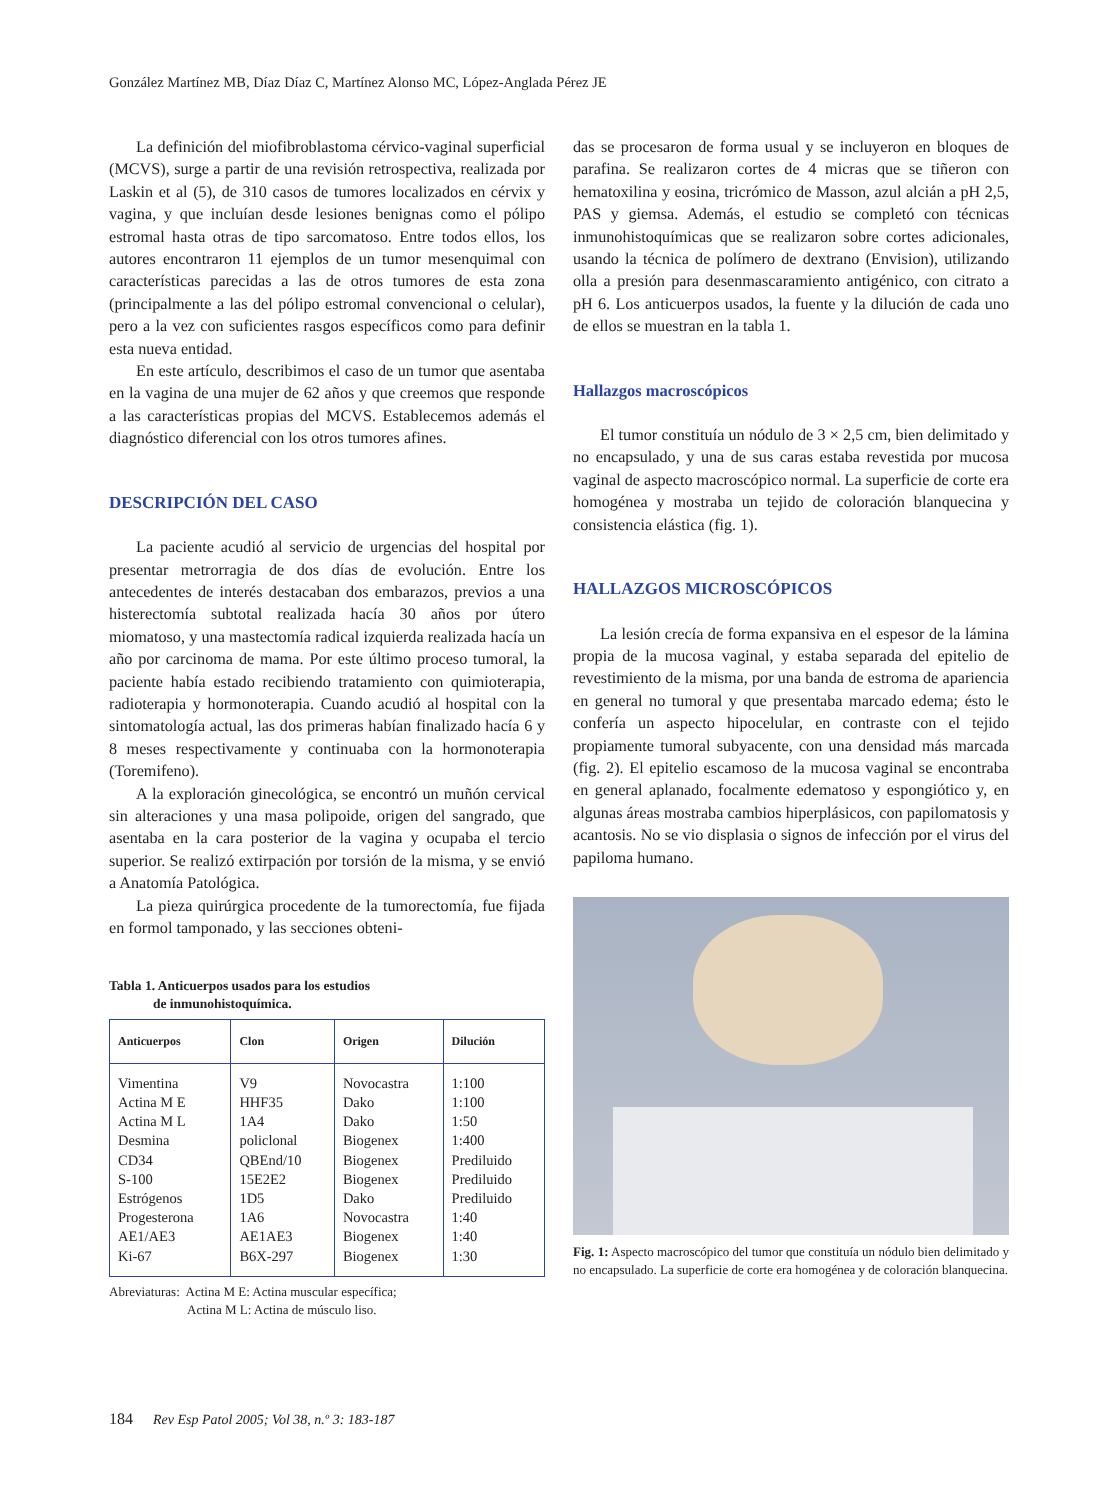González Martínez MB, Díaz Díaz C, Martínez Alonso MC, López-Anglada Pérez JE
La definición del miofibroblastoma cérvico-vaginal superficial (MCVS), surge a partir de una revisión retrospectiva, realizada por Laskin et al (5), de 310 casos de tumores localizados en cérvix y vagina, y que incluían desde lesiones benignas como el pólipo estromal hasta otras de tipo sarcomatoso. Entre todos ellos, los autores encontraron 11 ejemplos de un tumor mesenquimal con características parecidas a las de otros tumores de esta zona (principalmente a las del pólipo estromal convencional o celular), pero a la vez con suficientes rasgos específicos como para definir esta nueva entidad.
En este artículo, describimos el caso de un tumor que asentaba en la vagina de una mujer de 62 años y que creemos que responde a las características propias del MCVS. Establecemos además el diagnóstico diferencial con los otros tumores afines.
DESCRIPCIÓN DEL CASO
La paciente acudió al servicio de urgencias del hospital por presentar metrorragia de dos días de evolución. Entre los antecedentes de interés destacaban dos embarazos, previos a una histerectomía subtotal realizada hacía 30 años por útero miomatoso, y una mastectomía radical izquierda realizada hacía un año por carcinoma de mama. Por este último proceso tumoral, la paciente había estado recibiendo tratamiento con quimioterapia, radioterapia y hormonoterapia. Cuando acudió al hospital con la sintomatología actual, las dos primeras habían finalizado hacía 6 y 8 meses respectivamente y continuaba con la hormonoterapia (Toremifeno).
A la exploración ginecológica, se encontró un muñón cervical sin alteraciones y una masa polipoide, origen del sangrado, que asentaba en la cara posterior de la vagina y ocupaba el tercio superior. Se realizó extirpación por torsión de la misma, y se envió a Anatomía Patológica.
La pieza quirúrgica procedente de la tumorectomía, fue fijada en formol tamponado, y las secciones obteni-
Tabla 1. Anticuerpos usados para los estudios
de inmunohistoquímica.
| Anticuerpos | Clon | Origen | Dilución |
| --- | --- | --- | --- |
| Vimentina Actina M E Actina M L Desmina CD34 S-100 Estrógenos Progesterona AE1/AE3 Ki-67 | V9 HHF35 1A4 policlonal QBEnd/10 15E2E2 1D5 1A6 AE1AE3 B6X-297 | Novocastra Dako Dako Biogenex Biogenex Biogenex Dako Novocastra Biogenex Biogenex | 1:100 1:100 1:50 1:400 Prediluido Prediluido Prediluido 1:40 1:40 1:30 |
Abreviaturas: Actina M E: Actina muscular específica;
Actina M L: Actina de músculo liso.
das se procesaron de forma usual y se incluyeron en bloques de parafina. Se realizaron cortes de 4 micras que se tiñeron con hematoxilina y eosina, tricrómico de Masson, azul alcián a pH 2,5, PAS y giemsa. Además, el estudio se completó con técnicas inmunohistoquímicas que se realizaron sobre cortes adicionales, usando la técnica de polímero de dextrano (Envision), utilizando olla a presión para desenmascaramiento antigénico, con citrato a pH 6. Los anticuerpos usados, la fuente y la dilución de cada uno de ellos se muestran en la tabla 1.
Hallazgos macroscópicos
El tumor constituía un nódulo de 3 × 2,5 cm, bien delimitado y no encapsulado, y una de sus caras estaba revestida por mucosa vaginal de aspecto macroscópico normal. La superficie de corte era homogénea y mostraba un tejido de coloración blanquecina y consistencia elástica (fig. 1).
HALLAZGOS MICROSCÓPICOS
La lesión crecía de forma expansiva en el espesor de la lámina propia de la mucosa vaginal, y estaba separada del epitelio de revestimiento de la misma, por una banda de estroma de apariencia en general no tumoral y que presentaba marcado edema; ésto le confería un aspecto hipocelular, en contraste con el tejido propiamente tumoral subyacente, con una densidad más marcada (fig. 2). El epitelio escamoso de la mucosa vaginal se encontraba en general aplanado, focalmente edematoso y espongiótico y, en algunas áreas mostraba cambios hiperplásicos, con papilomatosis y acantosis. No se vio displasia o signos de infección por el virus del papiloma humano.
Fig. 1: Aspecto macroscópico del tumor que constituía un nódulo bien delimitado y no encapsulado. La superficie de corte era homogénea y de coloración blanquecina.
184 Rev Esp Patol 2005; Vol 38, n.º 3: 183-187